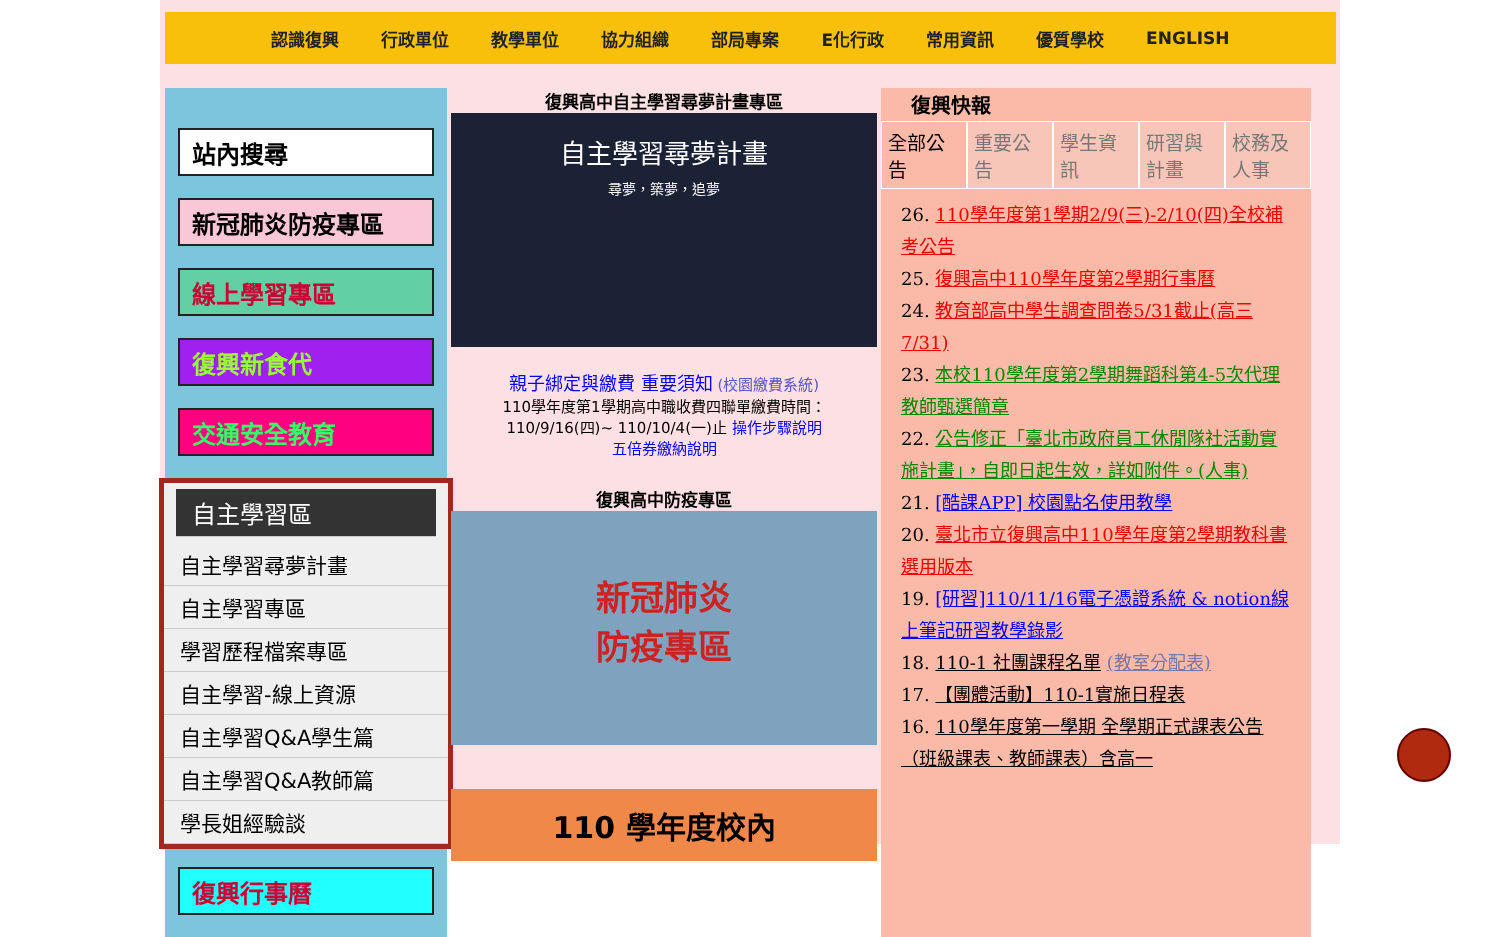認識復興 行政單位 教學單位 協力組織 部局專案 E化行政 常用資訊 優質學校 ENGLISH
站內搜尋
新冠肺炎防疫專區
線上學習專區
復興新食代
交通安全教育
自主學習區
自主學習尋夢計畫
自主學習專區
學習歷程檔案專區
自主學習-線上資源
自主學習Q&A學生篇
自主學習Q&A教師篇
學長姐經驗談
復興行事曆
復興高中自主學習尋夢計畫專區
自主學習尋夢計畫
尋夢，築夢，追夢
親子綁定與繳費 重要須知 (校園繳費系統)
110學年度第1學期高中職收費四聯單繳費時間：
110/9/16(四)~ 110/10/4(一)止 操作步驟說明
五倍券繳納說明
復興高中防疫專區
新冠肺炎
防疫專區
110 學年度校內
復興快報
全部公告 重要公告 學生資訊 研習與計畫 校務及人事
26. 110學年度第1學期2/9(三)-2/10(四)全校補考公告
25. 復興高中110學年度第2學期行事曆
24. 教育部高中學生調查問卷5/31截止(高三7/31)
23. 本校110學年度第2學期舞蹈科第4-5次代理教師甄選簡章
22. 公告修正「臺北市政府員工休閒隊社活動實施計畫」，自即日起生效，詳如附件。(人事)
21. [酷課APP] 校園點名使用教學
20. 臺北市立復興高中110學年度第2學期教科書選用版本
19. [研習]110/11/16電子憑證系統 & notion線上筆記研習教學錄影
18. 110-1 社團課程名單 (教室分配表)
17. 【團體活動】110-1實施日程表
16. 110學年度第一學期 全學期正式課表公告（班級課表、教師課表）含高一